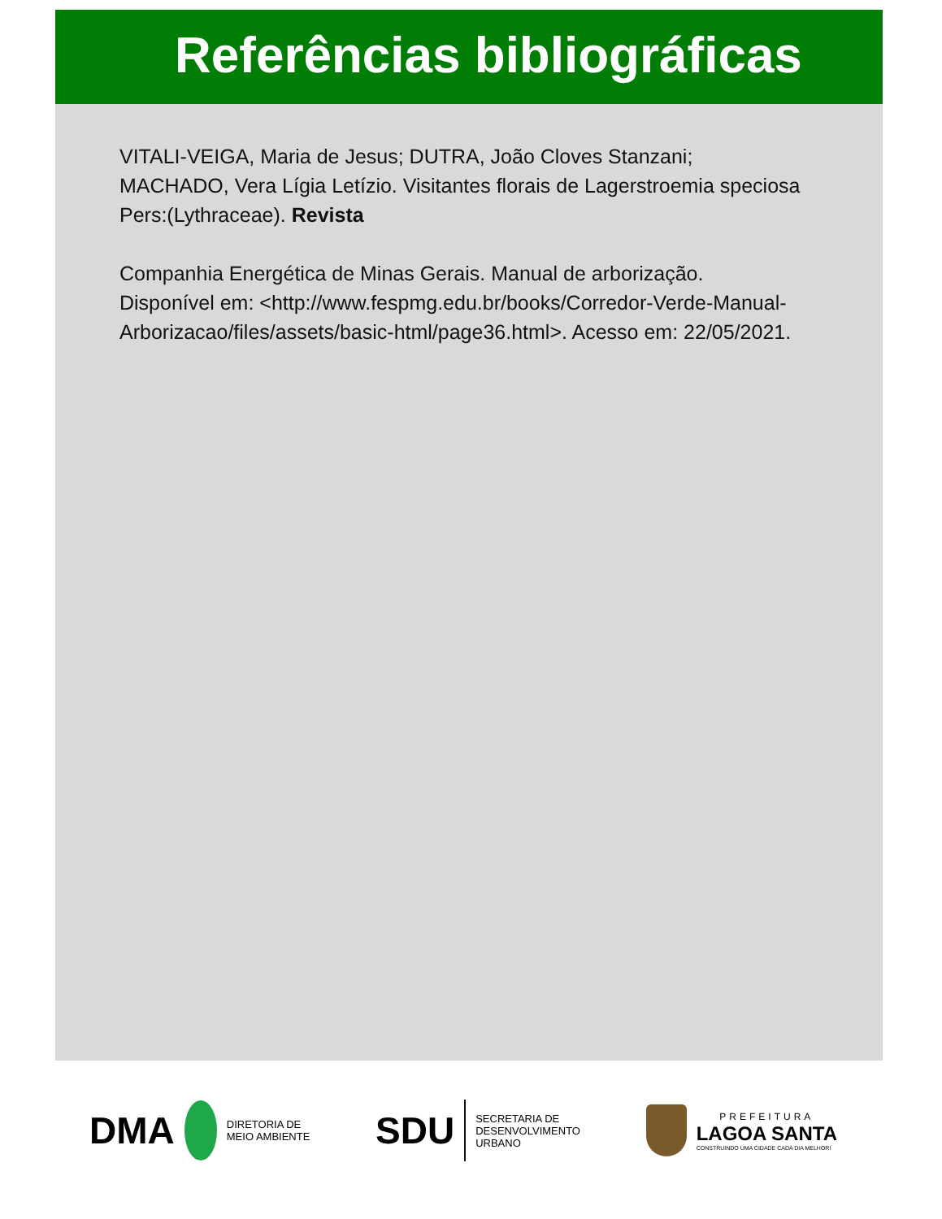Referências bibliográficas
VITALI-VEIGA, Maria de Jesus; DUTRA, João Cloves Stanzani; MACHADO, Vera Lígia Letízio. Visitantes florais de Lagerstroemia speciosa Pers:(Lythraceae). Revista
Companhia Energética de Minas Gerais. Manual de arborização. Disponível em: <http://www.fespmg.edu.br/books/Corredor-Verde-Manual-Arborizacao/files/assets/basic-html/page36.html>. Acesso em: 22/05/2021.
DMA
DIRETORIA DE
MEIO AMBIENTE
SDU
SECRETARIA DE
DESENVOLVIMENTO
URBANO
PREFEITURA
LAGOA SANTA
CONSTRUINDO UMA CIDADE CADA DIA MELHOR!